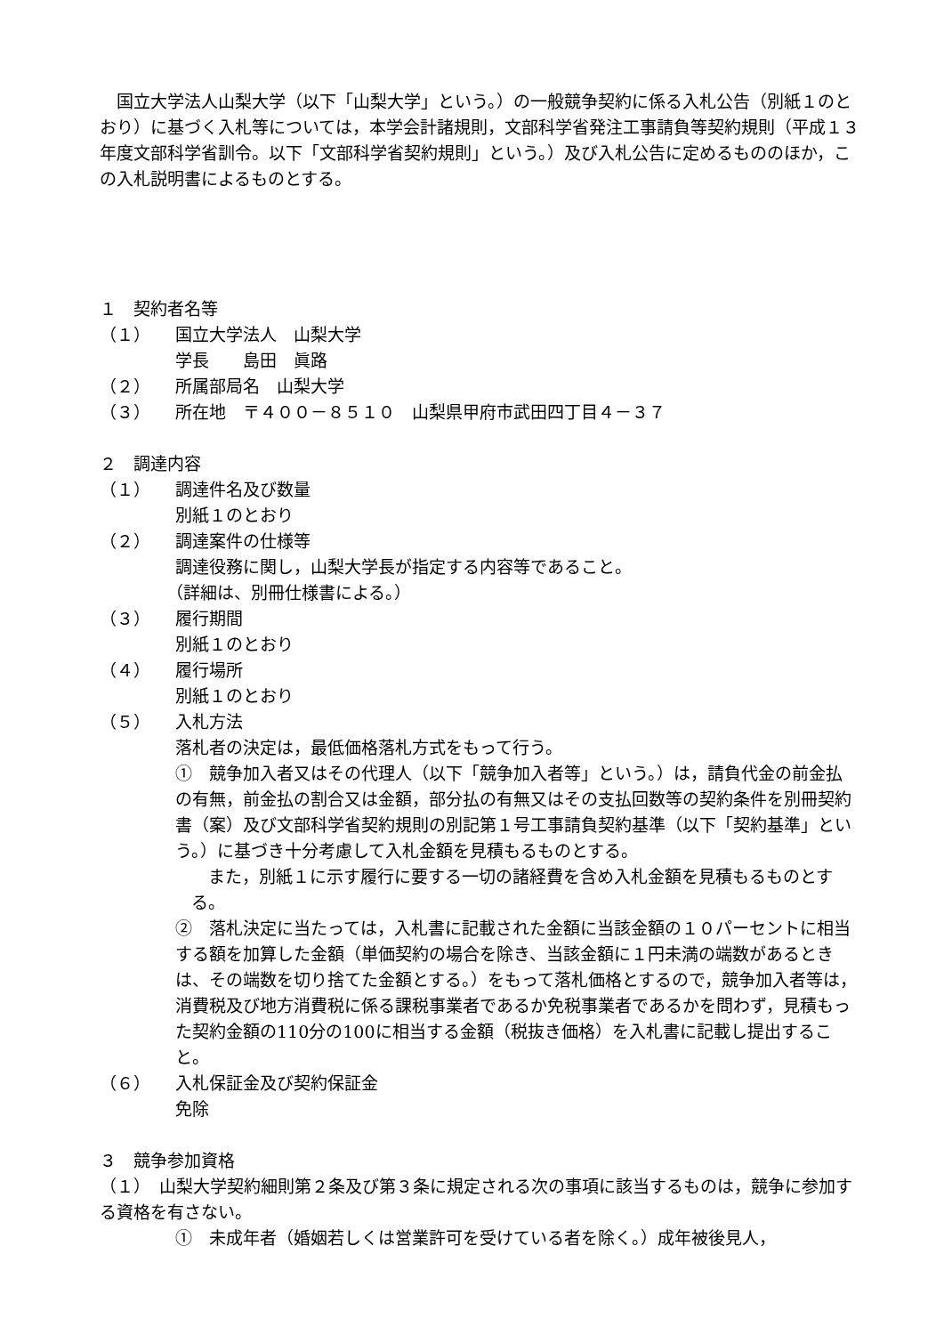国立大学法人山梨大学（以下「山梨大学」という。）の一般競争契約に係る入札公告（別紙１のとおり）に基づく入札等については，本学会計諸規則，文部科学省発注工事請負等契約規則（平成１３年度文部科学省訓令。以下「文部科学省契約規則」という。）及び入札公告に定めるもののほか，この入札説明書によるものとする。
１　契約者名等
（１） 国立大学法人　山梨大学
学長　　島田　眞路
（２） 所属部局名　山梨大学
（３） 所在地　〒４００－８５１０　山梨県甲府市武田四丁目４－３７
２　調達内容
（１） 調達件名及び数量
別紙１のとおり
（２） 調達案件の仕様等
調達役務に関し，山梨大学長が指定する内容等であること。
（詳細は、別冊仕様書による。）
（３） 履行期間
別紙１のとおり
（４） 履行場所
別紙１のとおり
（５） 入札方法
落札者の決定は，最低価格落札方式をもって行う。
①　競争加入者又はその代理人（以下「競争加入者等」という。）は，請負代金の前金払の有無，前金払の割合又は金額，部分払の有無又はその支払回数等の契約条件を別冊契約書（案）及び文部科学省契約規則の別記第１号工事請負契約基準（以下「契約基準」という。）に基づき十分考慮して入札金額を見積もるものとする。
　また，別紙１に示す履行に要する一切の諸経費を含め入札金額を見積もるものとする。
②　落札決定に当たっては，入札書に記載された金額に当該金額の１０パーセントに相当する額を加算した金額（単価契約の場合を除き、当該金額に１円未満の端数があるときは、その端数を切り捨てた金額とする。）をもって落札価格とするので，競争加入者等は，消費税及び地方消費税に係る課税事業者であるか免税事業者であるかを問わず，見積もった契約金額の110分の100に相当する金額（税抜き価格）を入札書に記載し提出すること。
（６） 入札保証金及び契約保証金
免除
３　競争参加資格
（１）　山梨大学契約細則第２条及び第３条に規定される次の事項に該当するものは，競争に参加する資格を有さない。
①　未成年者（婚姻若しくは営業許可を受けている者を除く。）成年被後見人，